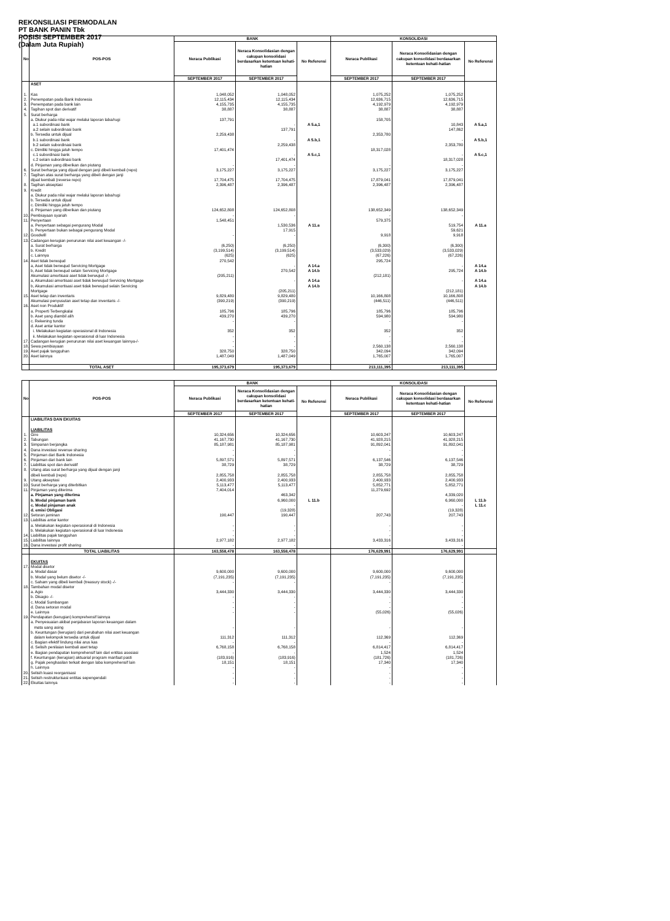REKONSILIASI PERMODALAN
PT BANK PANIN Tbk
POSISI SEPTEMBER 2017
(Dalam Juta Rupiah)
| No. | POS-POS | BANK | | | KONSOLIDASI | | |
| --- | --- | --- | --- | --- | --- | --- | --- |
| | | Neraca Publikasi | Neraca Konsolidasian dengan cakupan konsolidasi berdasarkan ketentuan kehati-hatian | No Referensi | Neraca Publikasi | Neraca Konsolidasian dengan cakupan konsolidasi berdasarkan ketentuan kehati-hatian | No Referensi |
| | | SEPTEMBER 2017 | SEPTEMBER 2017 | | SEPTEMBER 2017 | SEPTEMBER 2017 | |
| | ASET | | | | | | |
| 1. | Kas | 1,048,052 | 1,048,052 | | 1,075,252 | 1,075,252 | |
| 2. | Penempatan pada Bank Indonesia | 12,115,434 | 12,115,434 | | 12,636,715 | 12,636,715 | |
| 3. | Penempatan pada bank lain | 4,155,735 | 4,155,735 | | 4,192,979 | 4,192,979 | |
| 4. | Tagihan spot dan derivatif | 38,887 | 38,887 | | 38,887 | 38,887 | |
| 5. | Surat berharga | | | | | | |
| | a. Diukur pada nilai wajar melalui laporan laba/rugi | 137,791 | | | 158,705 | | |
| | a.1 subordinasi bank | | - | A 5.a,1 | | 10,843 | A 5.a,1 |
| | a.2 selain subordinasi bank | | 137,791 | | | 147,862 | |
| | b. Tersedia untuk dijual | 2,259,438 | | | 2,353,780 | | |
| | b.1 subordinasi bank | | - | A 5.b,1 | | - | A 5.b,1 |
| | b.2 selain subordinasi bank | | 2,259,438 | | | 2,353,780 | |
| | c. Dimiliki hingga jatuh tempo | 17,401,474 | | | 18,317,028 | | |
| | c.1 subordinasi bank | | - | A 5.c,1 | | - | A 5.c,1 |
| | c.2 selain subordinasi bank | | 17,401,474 | | | 18,317,028 | |
| | d. Pinjaman yang diberikan dan piutang | - | - | | - | - | |
| 6. | Surat berharga yang dijual dengan janji dibeli kembali (repo) | 3,175,227 | 3,175,227 | | 3,175,227 | 3,175,227 | |
| 7. | Tagihan atas surat berharga yang dibeli dengan janji | | | | | | |
| | dijual kembali (reverse repo) | 17,704,475 | 17,704,475 | | 17,879,041 | 17,879,041 | |
| 8. | Tagihan akseptasi | 2,396,487 | 2,396,487 | | 2,396,487 | 2,396,487 | |
| 9. | Kredit | | | | | | |
| | a. Diukur pada nilai wajar melalui laporan laba/rugi | | | | | | |
| | b. Tersedia untuk dijual | | | | | | |
| | c. Dimiliki hingga jatuh tempo | | | | | | |
| | d. Pinjaman yang diberikan dan piutang | 124,652,808 | 124,652,808 | | 138,652,349 | 138,652,349 | |
| 10. | Pembiayaan syariah | - | - | | - | - | |
| 11. | Penyertaan | 1,548,451 | | | 579,375 | | |
| | a. Penyertaan sebagai pengurang Modal | | 1,530,536 | A 11.a | | 519,754 | A 11.a |
| | b. Penyertaan bukan sebagai pengurang Modal | | 17,915 | | | 59,621 | |
| 12. | Goodwill | - | - | | 9,918 | 9,918 | |
| 13. | Cadangan kerugian penurunan nilai aset keuangan -/- | | | | | | |
| | a. Surat berharga | (6,250) | (6,250) | | (6,300) | (6,300) | |
| | b. Kredit | (3,199,514) | (3,199,514) | | (3,533,029) | (3,533,029) | |
| | c. Lainnya | (625) | (625) | | (67,226) | (67,226) | |
| 14. | Aset tidak berwujud | 270,542 | | | 295,724 | | |
| | a, Aset tidak berwujud Servicing Mortgage | | - | A 14.a | | - | A 14.a |
| | b, Aset tidak berwujud selain Servicing Mortgage | | 270,542 | A 14.b | | 295,724 | A 14.b |
| | Akumulasi amortisasi aset tidak berwujud -/- | (205,211) | | | (212,181) | | |
| | a, Akumulasi amortisasi aset tidak berwujud Servicing Mortgage | | - | A 14.a | | - | A 14.a |
| | b, Akumulasi amortisasi aset tidak berwujud selain Servicing | | | A 14.b | | | A 14.b |
| | Mortgage | | (205,211) | | | (212,181) | |
| 15. | Aset tetap dan inventaris | 9,829,480 | 9,829,480 | | 10,166,808 | 10,166,808 | |
| | Akumulasi penyusutan aset tetap dan inventaris -/- | (390,219) | (390,219) | | (446,511) | (446,511) | |
| 16. | Aset non Produktif | | | | | | |
| | a. Properti Terbengkalai | 185,796 | 185,796 | | 185,796 | 185,796 | |
| | b. Aset yang diambil alih | 439,270 | 439,270 | | 594,980 | 594,980 | |
| | c. Rekening tunda | - | - | | - | - | |
| | d. Aset antar kantor | | | | | | |
| | i. Melakukan kegiatan operasional di Indonesia | 352 | 352 | | 352 | 352 | |
| | ii. Melakukan kegiatan operasional di luar Indonesia | - | - | | - | - | |
| 17. | Cadangan kerugian penurunan nilai aset keuangan lainnya-/- | - | - | | - | - | |
| 18. | Sewa pembiayaan | - | - | | 2,560,138 | 2,560,138 | |
| 19. | Aset pajak tangguhan | 328,750 | 328,750 | | 342,094 | 342,094 | |
| 20. | Aset lainnya | 1,487,049 | 1,487,049 | | 1,765,007 | 1,765,007 | |
| | | | | | - | - | |
| | TOTAL ASET | 195,373,679 | 195,373,679 | | 213,111,395 | 213,111,395 | |
| No. | POS-POS | BANK | | | KONSOLIDASI | | |
| --- | --- | --- | --- | --- | --- | --- | --- |
| | | Neraca Publikasi | Neraca Konsolidasian dengan cakupan konsolidasi berdasarkan ketentuan kehati-hatian | No Referensi | Neraca Publikasi | Neraca Konsolidasian dengan cakupan konsolidasi berdasarkan ketentuan kehati-hatian | No Referensi |
| | | SEPTEMBER 2017 | SEPTEMBER 2017 | | SEPTEMBER 2017 | SEPTEMBER 2017 | |
| | LIABILITAS DAN EKUITAS | | | | | | |
| | LIABILITAS | | | | | | |
| 1. | Giro | 10,324,656 | 10,324,656 | | 10,603,247 | 10,603,247 | |
| 2. | Tabungan | 41,167,730 | 41,167,730 | | 41,928,215 | 41,928,215 | |
| 3. | Simpanan berjangka | 85,187,981 | 85,187,981 | | 91,892,041 | 91,892,041 | |
| 4. | Dana investasi revenue sharing | - | - | | - | - | |
| 5. | Pinjaman dari Bank Indonesia | - | - | | - | - | |
| 6. | Pinjaman dari bank lain | 5,897,571 | 5,897,571 | | 6,137,546 | 6,137,546 | |
| 7. | Liabilitas spot dan derivatif | 38,729 | 38,729 | | 38,729 | 38,729 | |
| 8. | Utang atas surat berharga yang dijual dengan janji | | | | | | |
| | dibeli kembali (repo) | 2,855,758 | 2,855,758 | | 2,855,758 | 2,855,758 | |
| 9. | Utang akseptasi | 2,400,933 | 2,400,933 | | 2,400,933 | 2,400,933 | |
| 10. | Surat berharga yang diterbitkan | 5,113,477 | 5,113,477 | | 5,852,771 | 5,852,771 | |
| 11. | Pinjaman yang diterima | 7,404,014 | | | 11,279,692 | | |
| | a. Pinjaman yang diterima | | 463,342 | | | 4,339,020 | |
| | b. Modal pinjaman bank | | 6,960,000 | L 11.b | | 6,960,000 | L 11.b |
| | c. Modal pinjaman anak | | - | | | - | L 11.c |
| | d. emisi Obligasi | | (19,328) | | | (19,328) | |
| 12. | Setoran jaminan | 190,447 | 190,447 | | 207,743 | 207,743 | |
| 13. | Liabilitas antar kantor | | | | | | |
| | a. Melakukan kegiatan operasional di Indonesia | - | - | | - | - | |
| | b. Melakukan kegiatan operasional di luar Indonesia | - | - | | - | - | |
| 14. | Liabilitas pajak tangguhan | - | - | | - | - | |
| 15. | Liabilitas lainnya | 2,977,182 | 2,977,182 | | 3,433,316 | 3,433,316 | |
| 16. | Dana investasi profit sharing | - | - | | - | - | |
| | TOTAL LIABILITAS | 163,558,478 | 163,558,478 | | 176,629,991 | 176,629,991 | |
| | EKUITAS | | | | | | |
| 17. | Modal disetor | | | | | | |
| | a. Modal dasar | 9,600,000 | 9,600,000 | | 9,600,000 | 9,600,000 | |
| | b. Modal yang belum disetor -/- | (7,191,235) | (7,191,235) | | (7,191,235) | (7,191,235) | |
| | c. Saham yang dibeli kembali (treasury stock) -/- | - | - | | - | - | |
| 18. | Tambahan modal disetor | | | | | | |
| | a. Agio | 3,444,330 | 3,444,330 | | 3,444,330 | 3,444,330 | |
| | b. Disagio -/- | - | - | | - | - | |
| | c. Modal Sumbangan | - | - | | - | - | |
| | d. Dana setoran modal | - | - | | - | - | |
| | e. Lainnya | - | - | | (55,026) | (55,026) | |
| 19. | Pendapatan (kerugian) komprehensif lainnya | | | | | | |
| | a. Penyesuaian akibat penjabaran laporan keuangan dalam | | | | | | |
| | mata uang asing | - | - | | - | - | |
| | b. Keuntungan (kerugian) dari perubahan nilai aset keuangan | | | | | | |
| | dalam kelompok tersedia untuk dijual | 111,312 | 111,312 | | 112,369 | 112,369 | |
| | c. Bagian efektif lindung nilai arus kas | - | - | | - | - | |
| | d. Selisih penilaian kembali aset tetap | 6,768,158 | 6,768,158 | | 6,814,417 | 6,814,417 | |
| | e. Bagian pendapatan komprehensif lain dari entitas asosiasi | - | - | | 1,524 | 1,524 | |
| | f. Keuntungan (kerugian) aktuarial program manfaat pasti | (183,916) | (183,916) | | (181,726) | (181,726) | |
| | g. Pajak penghasilan terkait dengan laba komprehensif lain | 18,151 | 18,151 | | 17,340 | 17,340 | |
| | h. Lainnya | - | - | | - | - | |
| 20. | Selisih kuasi reorganisasi | - | - | | - | - | |
| 21. | Selisih restrukturisasi entitas sepengendali | - | - | | - | - | |
| 22. | Ekuitas lainnya | - | - | | - | - | |